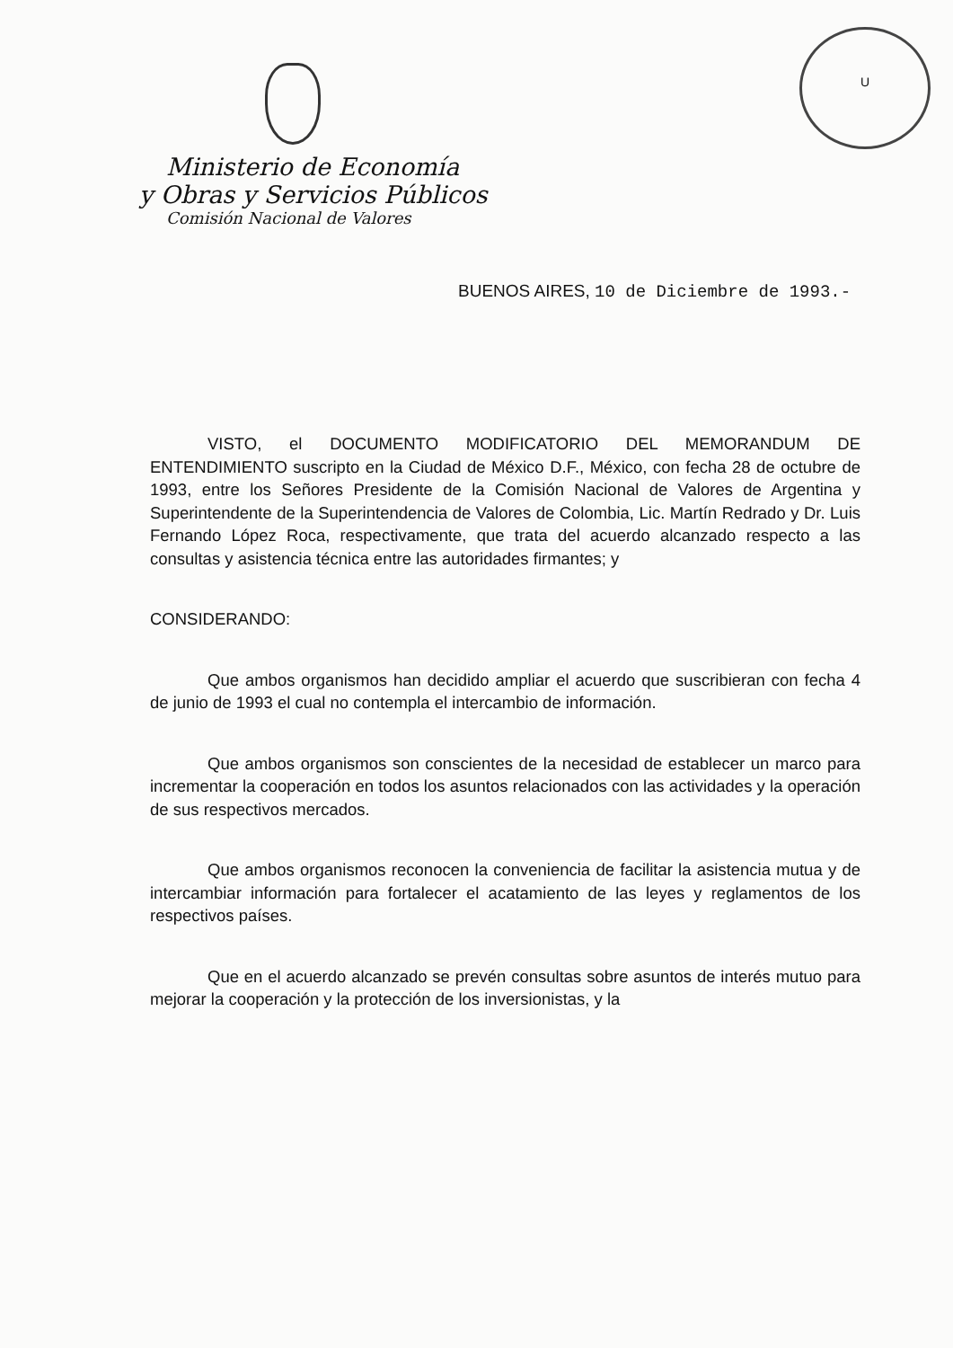U
Ministerio de Economía
y Obras y Servicios Públicos
Comisión Nacional de Valores
BUENOS AIRES, 10 de Diciembre de 1993.-
VISTO, el DOCUMENTO MODIFICATORIO DEL MEMORANDUM DE ENTENDIMIENTO suscripto en la Ciudad de México D.F., México, con fecha 28 de octubre de 1993, entre los Señores Presidente de la Comisión Nacional de Valores de Argentina y Superintendente de la Superintendencia de Valores de Colombia, Lic. Martín Redrado y Dr. Luis Fernando López Roca, respectivamente, que trata del acuerdo alcanzado respecto a las consultas y asistencia técnica entre las autoridades firmantes; y
CONSIDERANDO:
Que ambos organismos han decidido ampliar el acuerdo que suscribieran con fecha 4 de junio de 1993 el cual no contempla el intercambio de información.
Que ambos organismos son conscientes de la necesidad de establecer un marco para incrementar la cooperación en todos los asuntos relacionados con las actividades y la operación de sus respectivos mercados.
Que ambos organismos reconocen la conveniencia de facilitar la asistencia mutua y de intercambiar información para fortalecer el acatamiento de las leyes y reglamentos de los respectivos países.
Que en el acuerdo alcanzado se prevén consultas sobre asuntos de interés mutuo para mejorar la cooperación y la protección de los inversionistas, y la